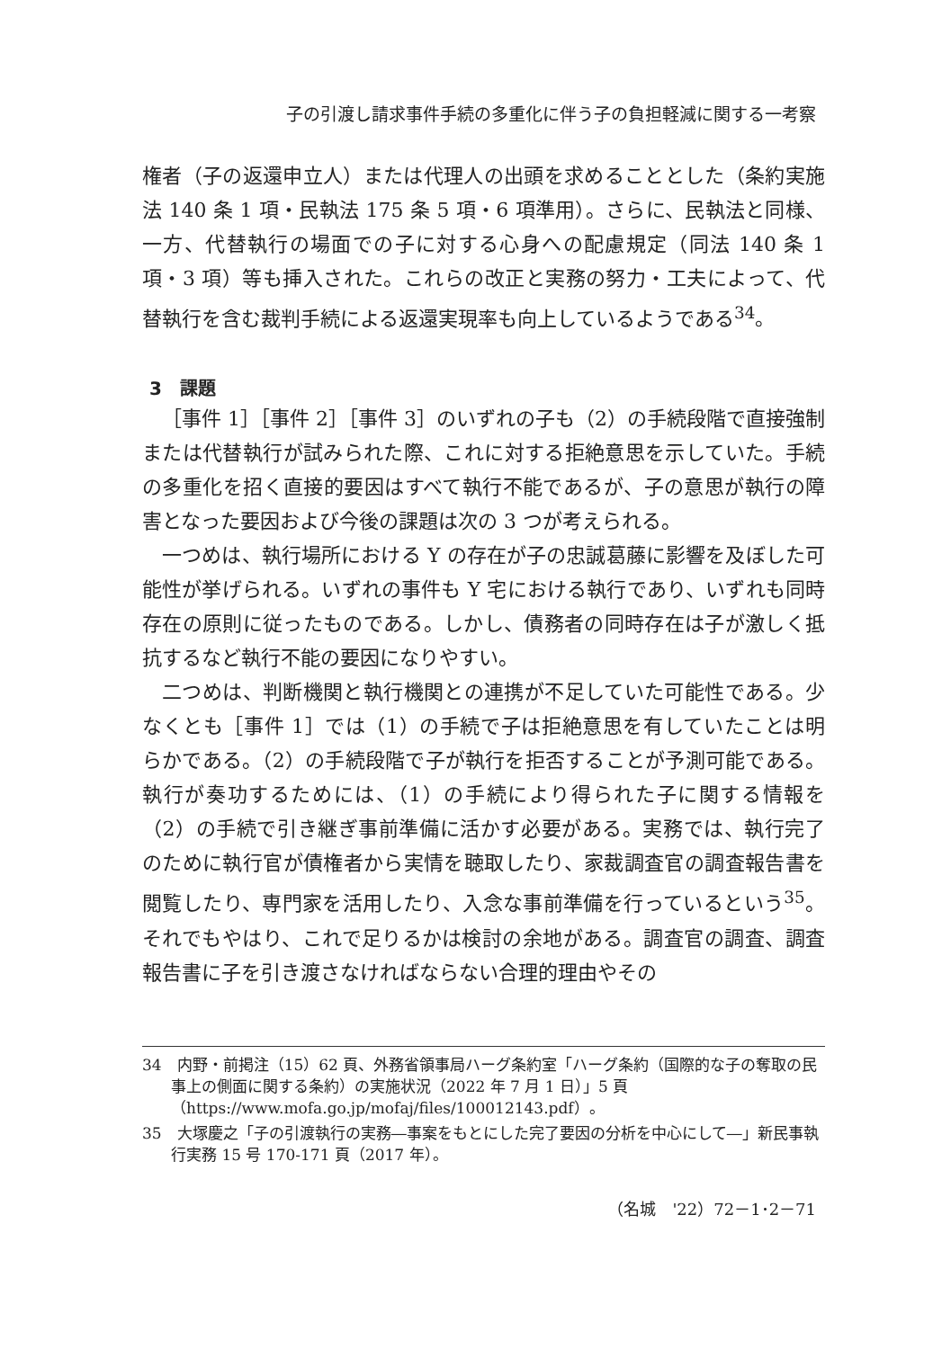子の引渡し請求事件手続の多重化に伴う子の負担軽減に関する一考察
権者（子の返還申立人）または代理人の出頭を求めることとした（条約実施法 140 条 1 項・民執法 175 条 5 項・6 項準用）。さらに、民執法と同様、一方、代替執行の場面での子に対する心身への配慮規定（同法 140 条 1 項・3 項）等も挿入された。これらの改正と実務の努力・工夫によって、代替執行を含む裁判手続による返還実現率も向上しているようである<sup>34</sup>。
3　課題
［事件 1］［事件 2］［事件 3］のいずれの子も（2）の手続段階で直接強制または代替執行が試みられた際、これに対する拒絶意思を示していた。手続の多重化を招く直接的要因はすべて執行不能であるが、子の意思が執行の障害となった要因および今後の課題は次の 3 つが考えられる。
一つめは、執行場所における Y の存在が子の忠誠葛藤に影響を及ぼした可能性が挙げられる。いずれの事件も Y 宅における執行であり、いずれも同時存在の原則に従ったものである。しかし、債務者の同時存在は子が激しく抵抗するなど執行不能の要因になりやすい。
二つめは、判断機関と執行機関との連携が不足していた可能性である。少なくとも［事件 1］では（1）の手続で子は拒絶意思を有していたことは明らかである。（2）の手続段階で子が執行を拒否することが予測可能である。執行が奏功するためには、（1）の手続により得られた子に関する情報を（2）の手続で引き継ぎ事前準備に活かす必要がある。実務では、執行完了のために執行官が債権者から実情を聴取したり、家裁調査官の調査報告書を閲覧したり、専門家を活用したり、入念な事前準備を行っているという<sup>35</sup>。それでもやはり、これで足りるかは検討の余地がある。調査官の調査、調査報告書に子を引き渡さなければならない合理的理由やその
34　内野・前掲注（15）62 頁、外務省領事局ハーグ条約室「ハーグ条約（国際的な子の奪取の民事上の側面に関する条約）の実施状況（2022 年 7 月 1 日）」5 頁（https://www.mofa.go.jp/mofaj/files/100012143.pdf）。
35　大塚慶之「子の引渡執行の実務―事案をもとにした完了要因の分析を中心にして―」新民事執行実務 15 号 170-171 頁（2017 年）。
（名城　'22）72－1･2－71